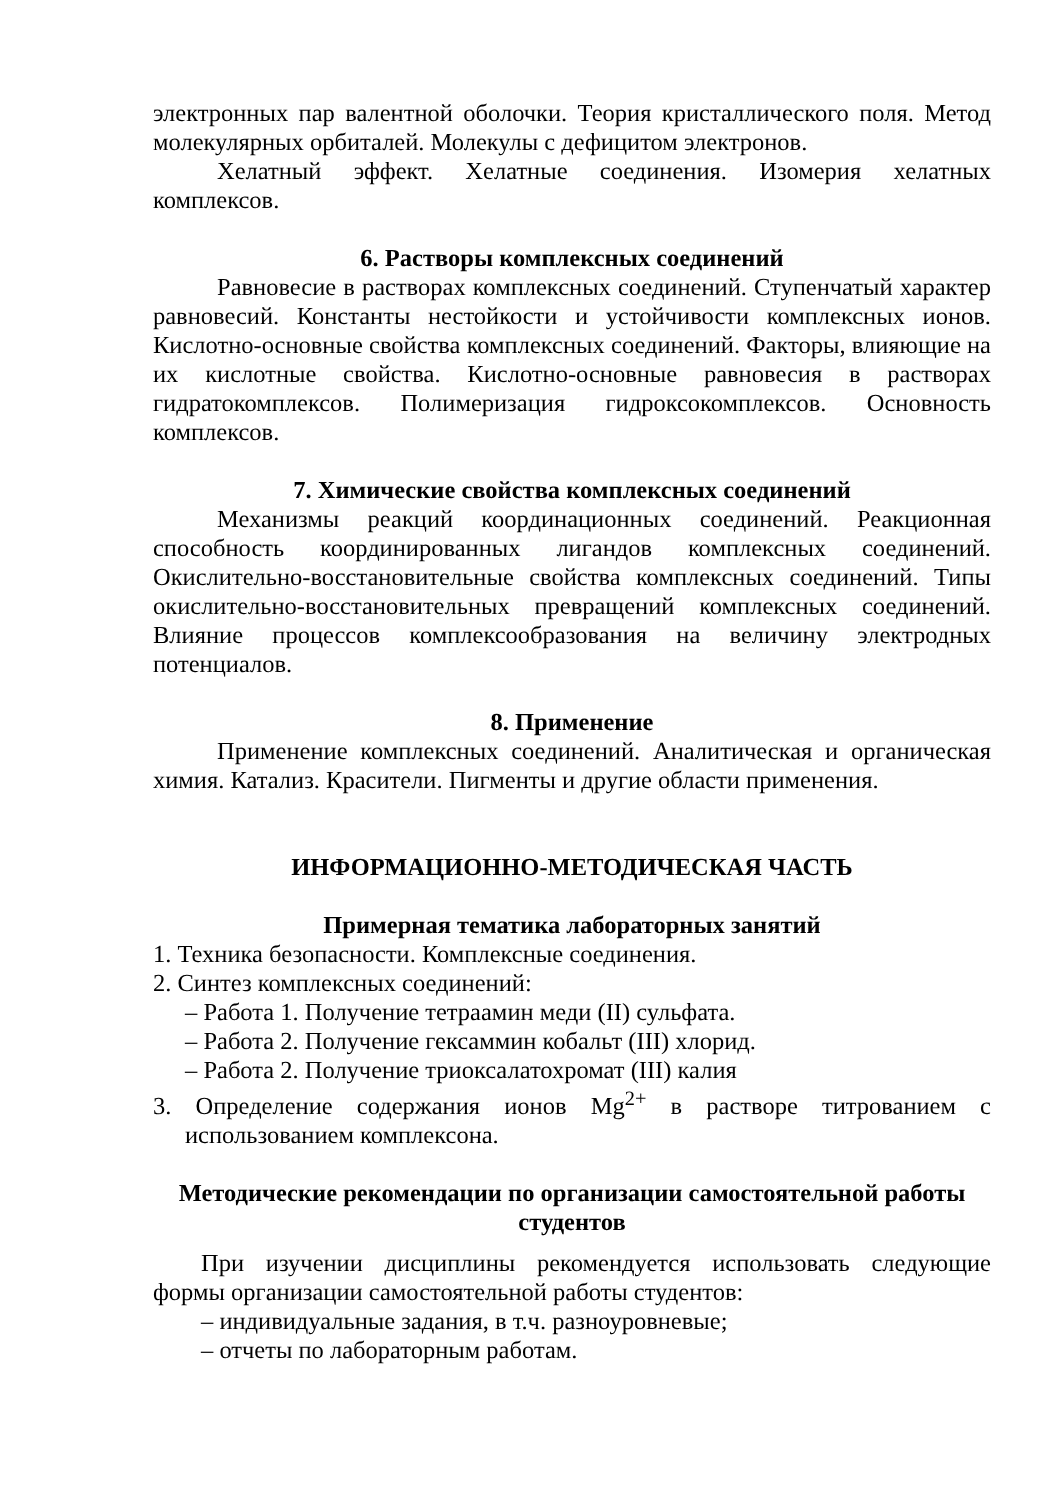электронных пар валентной оболочки. Теория кристаллического поля. Метод молекулярных орбиталей. Молекулы с дефицитом электронов.
Хелатный эффект. Хелатные соединения. Изомерия хелатных комплексов.
6. Растворы комплексных соединений
Равновесие в растворах комплексных соединений. Ступенчатый характер равновесий. Константы нестойкости и устойчивости комплексных ионов. Кислотно-основные свойства комплексных соединений. Факторы, влияющие на их кислотные свойства. Кислотно-основные равновесия в растворах гидратокомплексов. Полимеризация гидроксокомплексов. Основность комплексов.
7. Химические свойства комплексных соединений
Механизмы реакций координационных соединений. Реакционная способность координированных лигандов комплексных соединений. Окислительно-восстановительные свойства комплексных соединений. Типы окислительно-восстановительных превращений комплексных соединений. Влияние процессов комплексообразования на величину электродных потенциалов.
8. Применение
Применение комплексных соединений. Аналитическая и органическая химия. Катализ. Красители. Пигменты и другие области применения.
ИНФОРМАЦИОННО-МЕТОДИЧЕСКАЯ ЧАСТЬ
Примерная тематика лабораторных занятий
1. Техника безопасности. Комплексные соединения.
2. Синтез комплексных соединений:
– Работа 1. Получение тетраамин меди (II) сульфата.
– Работа 2. Получение гексаммин кобальт (III) хлорид.
– Работа 2. Получение триоксалатохромат (III) калия
3. Определение содержания ионов Mg<sup>2+</sup> в растворе титрованием с использованием комплексона.
Методические рекомендации по организации самостоятельной работы студентов
При изучении дисциплины рекомендуется использовать следующие формы организации самостоятельной работы студентов:
– индивидуальные задания, в т.ч. разноуровневые;
– отчеты по лабораторным работам.